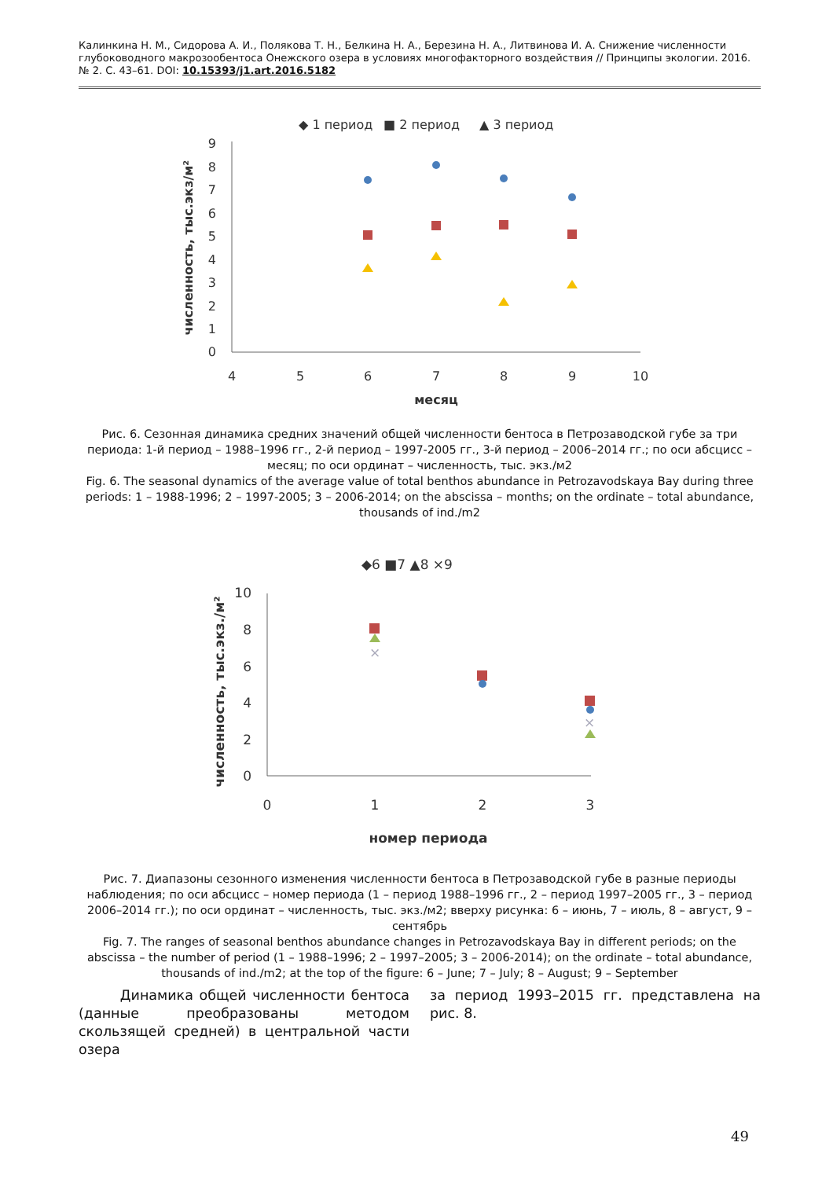Калинкина Н. М., Сидорова А. И., Полякова Т. Н., Белкина Н. А., Березина Н. А., Литвинова И. А. Снижение численности глубоководного макрозообентоса Онежского озера в условиях многофакторного воздействия // Принципы экологии. 2016. № 2. С. 43–61. DOI: 10.15393/j1.art.2016.5182
◆ 1 период
■ 2 период
▲ 3 период
0
1
2
3
4
5
6
7
8
9
4
5
6
7
8
9
10
месяц
численность, тыс.экз/м²
Рис. 6. Сезонная динамика средних значений общей численности бентоса в Петрозаводской губе за три периода: 1-й период – 1988–1996 гг., 2-й период – 1997-2005 гг., 3-й период – 2006–2014 гг.; по оси абсцисс – месяц; по оси ординат – численность, тыс. экз./м2
Fig. 6. The seasonal dynamics of the average value of total benthos abundance in Petrozavodskaya Bay during three periods: 1 – 1988-1996; 2 – 1997-2005; 3 – 2006-2014; on the abscissa – months; on the ordinate – total abundance, thousands of ind./m2
◆6 ■7 ▲8 ×9
0
2
4
6
8
10
0
1
2
3
номер периода
численность, тыс.экз./м²
×
×
Рис. 7. Диапазоны сезонного изменения численности бентоса в Петрозаводской губе в разные периоды наблюдения; по оси абсцисс – номер периода (1 – период 1988–1996 гг., 2 – период 1997–2005 гг., 3 – период 2006–2014 гг.); по оси ординат – численность, тыс. экз./м2; вверху рисунка: 6 – июнь, 7 – июль, 8 – август, 9 – сентябрь
Fig. 7. The ranges of seasonal benthos abundance changes in Petrozavodskaya Bay in different periods; on the abscissa – the number of period (1 – 1988–1996; 2 – 1997–2005; 3 – 2006-2014); on the ordinate – total abundance, thousands of ind./m2; at the top of the figure: 6 – June; 7 – July; 8 – August; 9 – September
Динамика общей численности бентоса (данные преобразованы методом скользящей средней) в центральной части озера
за период 1993–2015 гг. представлена на рис. 8.
49